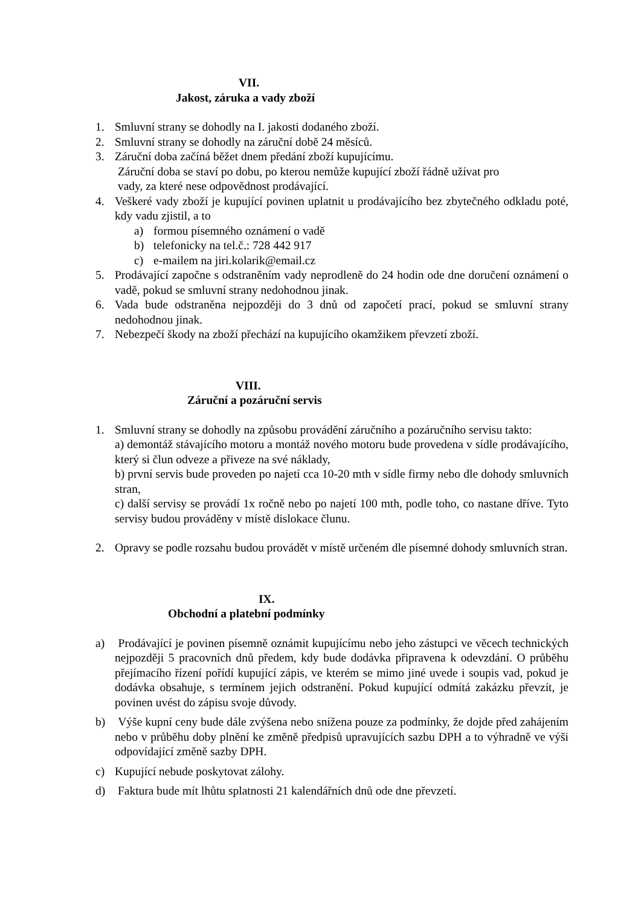VII.
Jakost, záruka a vady zboží
1. Smluvní strany se dohodly na I. jakosti dodaného zboží.
2. Smluvní strany se dohodly na záruční době 24 měsíců.
3. Záruční doba začíná běžet dnem předání zboží kupujícímu.
Záruční doba se staví po dobu, po kterou nemůže kupující zboží řádně užívat pro
vady, za které nese odpovědnost prodávající.
4. Veškeré vady zboží je kupující povinen uplatnit u prodávajícího bez zbytečného odkladu poté, kdy vadu zjistil, a to
a) formou písemného oznámení o vadě
b) telefonicky na tel.č.: 728 442 917
c) e-mailem na jiri.kolarik@email.cz
5. Prodávající započne s odstraněním vady neprodleně do 24 hodin ode dne doručení oznámení o vadě, pokud se smluvní strany nedohodnou jinak.
6. Vada bude odstraněna nejpozději do 3 dnů od započetí prací, pokud se smluvní strany nedohodnou jinak.
7. Nebezpečí škody na zboží přechází na kupujícího okamžikem převzetí zboží.
VIII.
Záruční a pozáruční servis
1. Smluvní strany se dohodly na způsobu provádění záručního a pozáručního servisu takto:
a) demontáž stávajícího motoru a montáž nového motoru bude provedena v sídle prodávajícího, který si člun odveze a přiveze na své náklady,
b) první servis bude proveden po najetí cca 10-20 mth v sídle firmy nebo dle dohody smluvních stran,
c) další servisy se provádí 1x ročně nebo po najetí 100 mth, podle toho, co nastane dříve. Tyto servisy budou prováděny v místě dislokace člunu.
2. Opravy se podle rozsahu budou provádět v místě určeném dle písemné dohody smluvních stran.
IX.
Obchodní a platební podmínky
a) Prodávající je povinen písemně oznámit kupujícímu nebo jeho zástupci ve věcech technických nejpozději 5 pracovních dnů předem, kdy bude dodávka připravena k odevzdání. O průběhu přejímacího řízení pořídí kupující zápis, ve kterém se mimo jiné uvede i soupis vad, pokud je dodávka obsahuje, s termínem jejich odstranění. Pokud kupující odmítá zakázku převzít, je povinen uvést do zápisu svoje důvody.
b) Výše kupní ceny bude dále zvýšena nebo snížena pouze za podmínky, že dojde před zahájením nebo v průběhu doby plnění ke změně předpisů upravujících sazbu DPH a to výhradně ve výši odpovídající změně sazby DPH.
c) Kupující nebude poskytovat zálohy.
d) Faktura bude mít lhůtu splatnosti 21 kalendářních dnů ode dne převzetí.